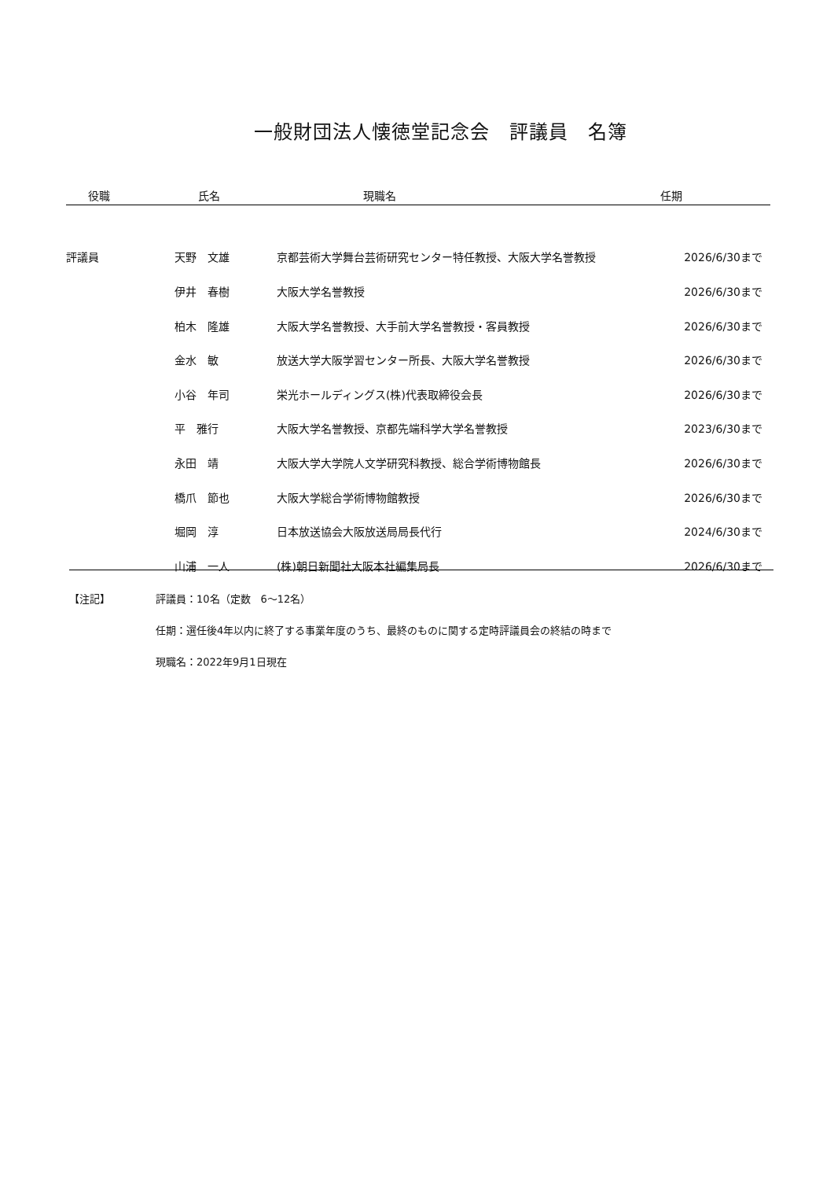一般財団法人懐徳堂記念会　評議員　名簿
| 役職 | 氏名 | 現職名 | 任期 |
| --- | --- | --- | --- |
| 評議員 | 天野 文雄 | 京都芸術大学舞台芸術研究センター特任教授、大阪大学名誉教授 | 2026/6/30まで |
| | 伊井 春樹 | 大阪大学名誉教授 | 2026/6/30まで |
| | 柏木 隆雄 | 大阪大学名誉教授、大手前大学名誉教授・客員教授 | 2026/6/30まで |
| | 金水 敏 | 放送大学大阪学習センター所長、大阪大学名誉教授 | 2026/6/30まで |
| | 小谷 年司 | 栄光ホールディングス(株)代表取締役会長 | 2026/6/30まで |
| | 平 雅行 | 大阪大学名誉教授、京都先端科学大学名誉教授 | 2023/6/30まで |
| | 永田 靖 | 大阪大学大学院人文学研究科教授、総合学術博物館長 | 2026/6/30まで |
| | 橋爪 節也 | 大阪大学総合学術博物館教授 | 2026/6/30まで |
| | 堀岡 淳 | 日本放送協会大阪放送局局長代行 | 2024/6/30まで |
| | 山浦 一人 | (株)朝日新聞社大阪本社編集局長 | 2026/6/30まで |
【注記】 評議員：10名（定数　6〜12名）
任期：選任後4年以内に終了する事業年度のうち、最終のものに関する定時評議員会の終結の時まで
現職名：2022年9月1日現在